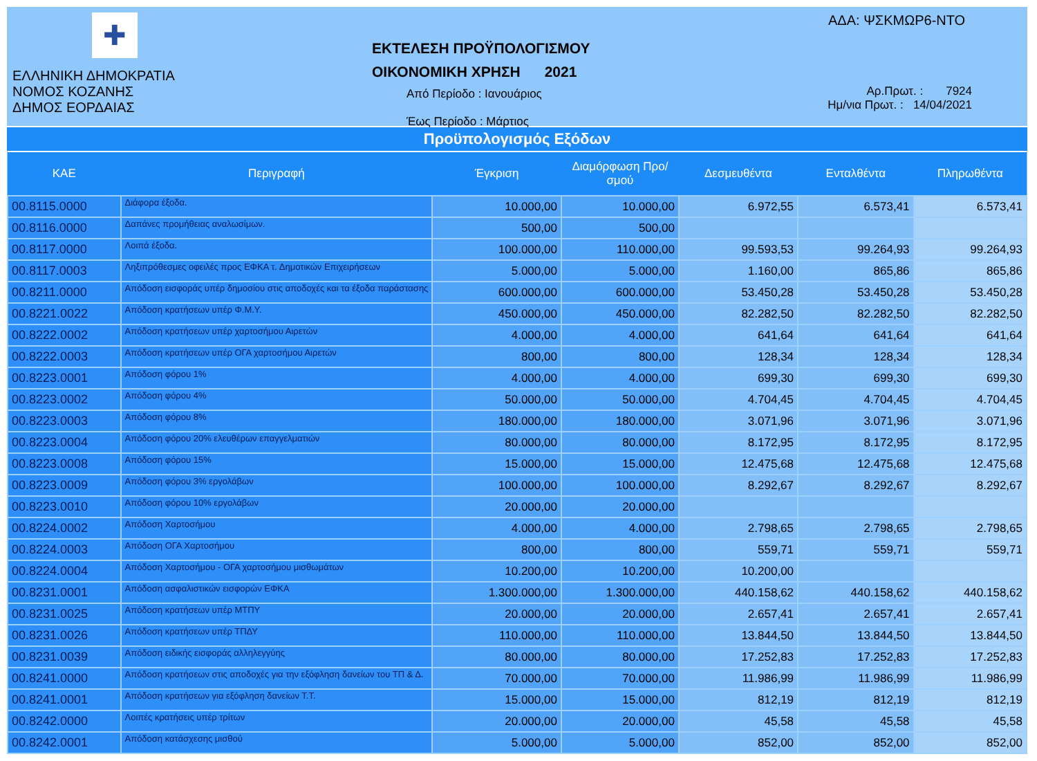✚
ΕΛΛΗΝΙΚΗ ΔΗΜΟΚΡΑΤΙΑ
ΝΟΜΟΣ ΚΟΖΑΝΗΣ
ΔΗΜΟΣ ΕΟΡΔΑΙΑΣ
ΕΚΤΕΛΕΣΗ ΠΡΟΫΠΟΛΟΓΙΣΜΟΥ
ΟΙΚΟΝΟΜΙΚΗ ΧΡΗΣΗ 2021
Από Περίοδο : Ιανουάριος
Έως Περίοδο : Μάρτιος
ΑΔΑ: ΨΣΚΜΩΡ6-ΝΤΟ
Αρ.Πρωτ. : 7924
Ημ/νια Πρωτ. : 14/04/2021
Προϋπολογισμός Εξόδων
| ΚΑΕ | Περιγραφή | Έγκριση | Διαμόρφωση Προ/σμού | Δεσμευθέντα | Ενταλθέντα | Πληρωθέντα |
| --- | --- | --- | --- | --- | --- | --- |
| 00.8115.0000 | Διάφορα έξοδα. | 10.000,00 | 10.000,00 | 6.972,55 | 6.573,41 | 6.573,41 |
| 00.8116.0000 | Δαπάνες προμήθειας αναλωσίμων. | 500,00 | 500,00 | | | |
| 00.8117.0000 | Λοιπά έξοδα. | 100.000,00 | 110.000,00 | 99.593,53 | 99.264,93 | 99.264,93 |
| 00.8117.0003 | Ληξιπρόθεσμες οφειλές προς ΕΦΚΑ τ. Δημοτικών Επιχειρήσεων | 5.000,00 | 5.000,00 | 1.160,00 | 865,86 | 865,86 |
| 00.8211.0000 | Απόδοση εισφοράς υπέρ δημοσίου στις αποδοχές και τα έξοδα παράστασης | 600.000,00 | 600.000,00 | 53.450,28 | 53.450,28 | 53.450,28 |
| 00.8221.0022 | Απόδοση κρατήσεων υπέρ Φ.Μ.Υ. | 450.000,00 | 450.000,00 | 82.282,50 | 82.282,50 | 82.282,50 |
| 00.8222.0002 | Απόδοση κρατήσεων υπέρ χαρτοσήμου Αιρετών | 4.000,00 | 4.000,00 | 641,64 | 641,64 | 641,64 |
| 00.8222.0003 | Απόδοση κρατήσεων υπέρ ΟΓΑ χαρτοσήμου Αιρετών | 800,00 | 800,00 | 128,34 | 128,34 | 128,34 |
| 00.8223.0001 | Απόδοση φόρου 1% | 4.000,00 | 4.000,00 | 699,30 | 699,30 | 699,30 |
| 00.8223.0002 | Απόδοση φόρου 4% | 50.000,00 | 50.000,00 | 4.704,45 | 4.704,45 | 4.704,45 |
| 00.8223.0003 | Απόδοση φόρου 8% | 180.000,00 | 180.000,00 | 3.071,96 | 3.071,96 | 3.071,96 |
| 00.8223.0004 | Απόδοση φόρου 20% ελευθέρων επαγγελματιών | 80.000,00 | 80.000,00 | 8.172,95 | 8.172,95 | 8.172,95 |
| 00.8223.0008 | Απόδοση φόρου 15% | 15.000,00 | 15.000,00 | 12.475,68 | 12.475,68 | 12.475,68 |
| 00.8223.0009 | Απόδοση φόρου 3% εργολάβων | 100.000,00 | 100.000,00 | 8.292,67 | 8.292,67 | 8.292,67 |
| 00.8223.0010 | Απόδοση φόρου 10% εργολάβων | 20.000,00 | 20.000,00 | | | |
| 00.8224.0002 | Απόδοση Χαρτοσήμου | 4.000,00 | 4.000,00 | 2.798,65 | 2.798,65 | 2.798,65 |
| 00.8224.0003 | Απόδοση ΟΓΑ Χαρτοσήμου | 800,00 | 800,00 | 559,71 | 559,71 | 559,71 |
| 00.8224.0004 | Απόδοση Χαρτοσήμου - ΟΓΑ χαρτοσήμου μισθωμάτων | 10.200,00 | 10.200,00 | 10.200,00 | | |
| 00.8231.0001 | Απόδοση ασφαλιστικών εισφορών ΕΦΚΑ | 1.300.000,00 | 1.300.000,00 | 440.158,62 | 440.158,62 | 440.158,62 |
| 00.8231.0025 | Απόδοση κρατήσεων υπέρ ΜΤΠΥ | 20.000,00 | 20.000,00 | 2.657,41 | 2.657,41 | 2.657,41 |
| 00.8231.0026 | Απόδοση κρατήσεων υπέρ ΤΠΔΥ | 110.000,00 | 110.000,00 | 13.844,50 | 13.844,50 | 13.844,50 |
| 00.8231.0039 | Απόδοση ειδικής εισφοράς αλληλεγγύης | 80.000,00 | 80.000,00 | 17.252,83 | 17.252,83 | 17.252,83 |
| 00.8241.0000 | Απόδοση κρατήσεων στις αποδοχές για την εξόφληση δανείων του ΤΠ & Δ. | 70.000,00 | 70.000,00 | 11.986,99 | 11.986,99 | 11.986,99 |
| 00.8241.0001 | Απόδοση κρατήσεων για εξόφληση δανείων Τ.Τ. | 15.000,00 | 15.000,00 | 812,19 | 812,19 | 812,19 |
| 00.8242.0000 | Λοιπές κρατήσεις υπέρ τρίτων | 20.000,00 | 20.000,00 | 45,58 | 45,58 | 45,58 |
| 00.8242.0001 | Απόδοση κατάσχεσης μισθού | 5.000,00 | 5.000,00 | 852,00 | 852,00 | 852,00 |